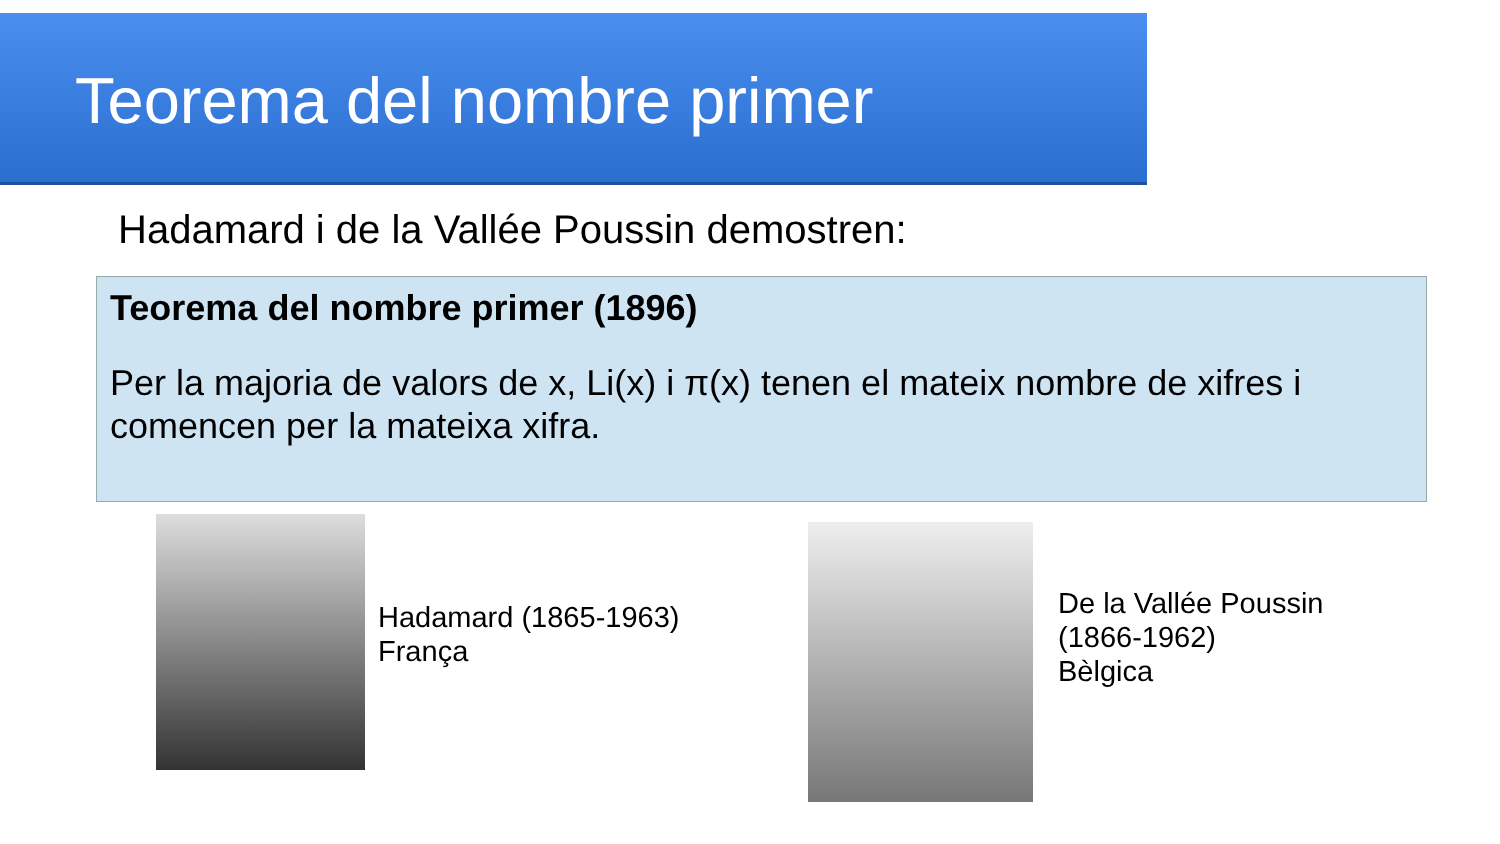Teorema del nombre primer
Hadamard i de la Vallée Poussin demostren:
Teorema del nombre primer (1896)
Per la majoria de valors de x, Li(x) i π(x) tenen el mateix nombre de xifres i comencen per la mateixa xifra.
Hadamard (1865-1963)
França
De la Vallée Poussin
(1866-1962)
Bèlgica